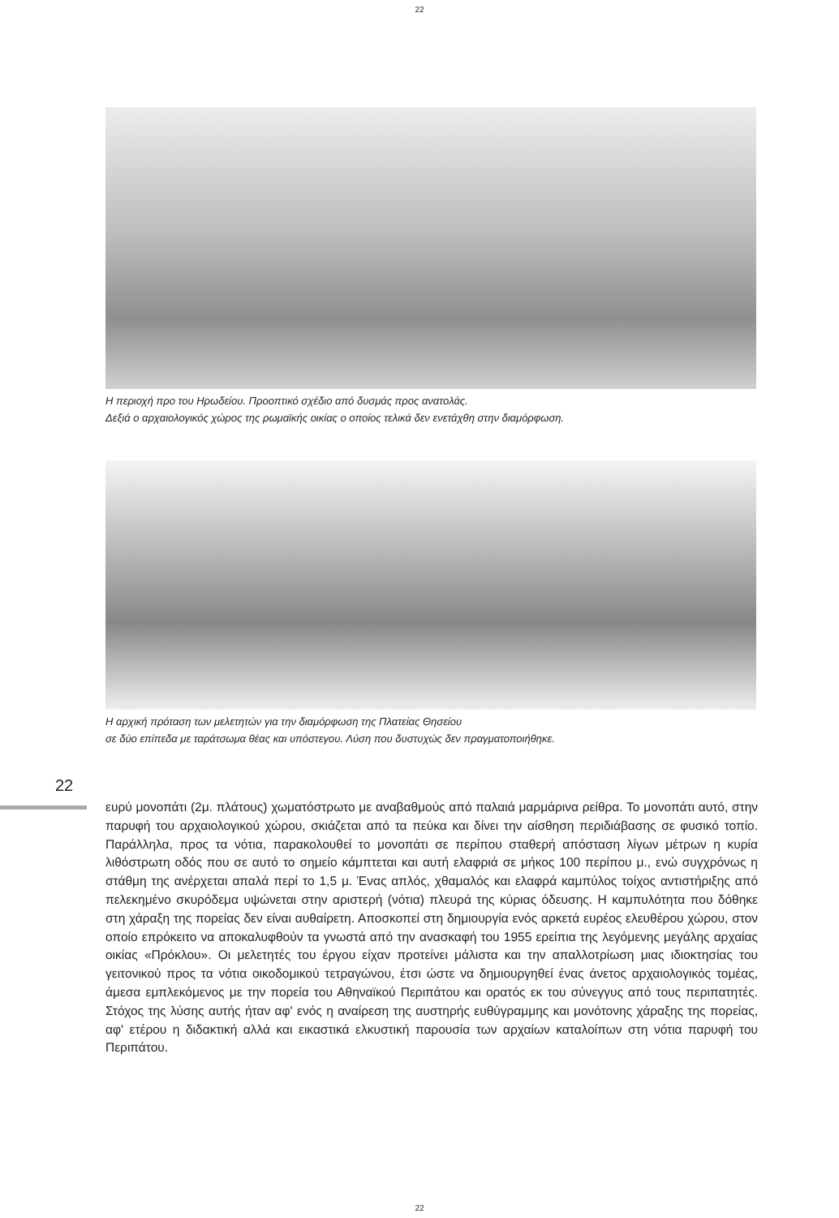22
Η περιοχή προ του Ηρωδείου. Προοπτικό σχέδιο από δυσμάς προς ανατολάς.
Δεξιά ο αρχαιολογικός χώρος της ρωμαϊκής οικίας ο οποίος τελικά δεν ενετάχθη στην διαμόρφωση.
Η αρχική πρόταση των μελετητών για την διαμόρφωση της Πλατείας Θησείου
σε δύο επίπεδα με ταράτσωμα θέας και υπόστεγου. Λύση που δυστυχώς δεν πραγματοποιήθηκε.
22
ευρύ μονοπάτι (2μ. πλάτους) χωματόστρωτο με αναβαθμούς από παλαιά μαρμάρινα ρείθρα. Το μονοπάτι αυτό, στην παρυφή του αρχαιολογικού χώρου, σκιάζεται από τα πεύκα και δίνει την αίσθηση περιδιάβασης σε φυσικό τοπίο. Παράλληλα, προς τα νότια, παρακολουθεί το μονοπάτι σε περίπου σταθερή απόσταση λίγων μέτρων η κυρία λιθόστρωτη οδός που σε αυτό το σημείο κάμπτεται και αυτή ελαφριά σε μήκος 100 περίπου μ., ενώ συγχρόνως η στάθμη της ανέρχεται απαλά περί το 1,5 μ. Ένας απλός, χθαμαλός και ελαφρά καμπύλος τοίχος αντιστήριξης από πελεκημένο σκυρόδεμα υψώνεται στην αριστερή (νότια) πλευρά της κύριας όδευσης. Η καμπυλότητα που δόθηκε στη χάραξη της πορείας δεν είναι αυθαίρετη. Αποσκοπεί στη δημιουργία ενός αρκετά ευρέος ελευθέρου χώρου, στον οποίο επρόκειτο να αποκαλυφθούν τα γνωστά από την ανασκαφή του 1955 ερείπια της λεγόμενης μεγάλης αρχαίας οικίας «Πρόκλου». Οι μελετητές του έργου είχαν προτείνει μάλιστα και την απαλλοτρίωση μιας ιδιοκτησίας του γειτονικού προς τα νότια οικοδομικού τετραγώνου, έτσι ώστε να δημιουργηθεί ένας άνετος αρχαιολογικός τομέας, άμεσα εμπλεκόμενος με την πορεία του Αθηναϊκού Περιπάτου και ορατός εκ του σύνεγγυς από τους περιπατητές. Στόχος της λύσης αυτής ήταν αφ' ενός η αναίρεση της αυστηρής ευθύγραμμης και μονότονης χάραξης της πορείας, αφ' ετέρου η διδακτική αλλά και εικαστικά ελκυστική παρουσία των αρχαίων καταλοίπων στη νότια παρυφή του Περιπάτου.
22